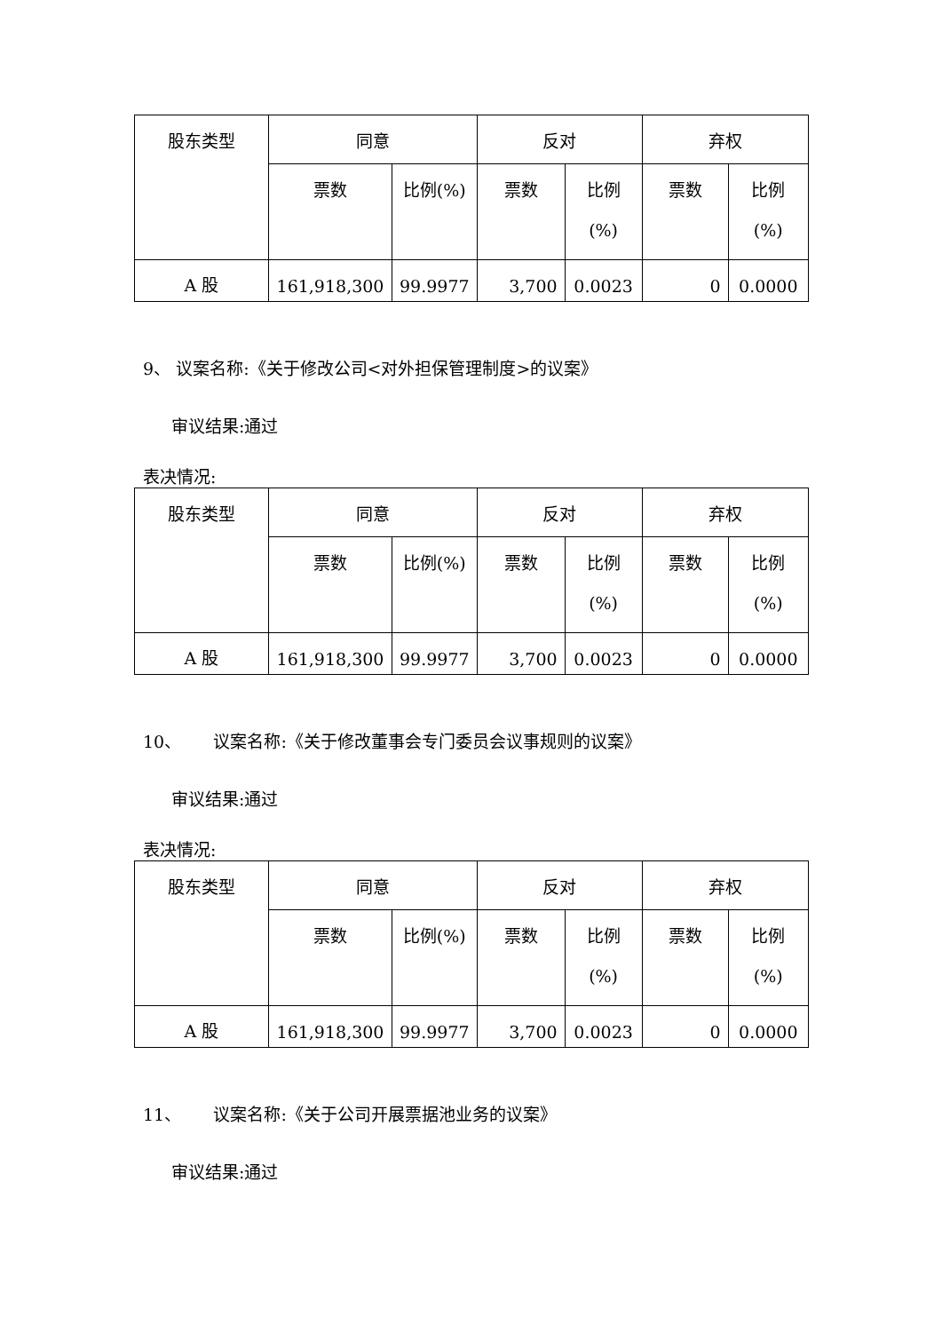| 股东类型 | 同意 | | 反对 | | 弃权 | |
| --- | --- | --- | --- | --- | --- | --- |
| | 票数 | 比例(%) | 票数 | 比例 (%) | 票数 | 比例 (%) |
| A 股 | 161,918,300 | 99.9977 | 3,700 | 0.0023 | 0 | 0.0000 |
9、 议案名称:《关于修改公司<对外担保管理制度>的议案》
审议结果:通过
表决情况:
| 股东类型 | 同意 | | 反对 | | 弃权 | |
| --- | --- | --- | --- | --- | --- | --- |
| | 票数 | 比例(%) | 票数 | 比例 (%) | 票数 | 比例 (%) |
| A 股 | 161,918,300 | 99.9977 | 3,700 | 0.0023 | 0 | 0.0000 |
10、 议案名称:《关于修改董事会专门委员会议事规则的议案》
审议结果:通过
表决情况:
| 股东类型 | 同意 | | 反对 | | 弃权 | |
| --- | --- | --- | --- | --- | --- | --- |
| | 票数 | 比例(%) | 票数 | 比例 (%) | 票数 | 比例 (%) |
| A 股 | 161,918,300 | 99.9977 | 3,700 | 0.0023 | 0 | 0.0000 |
11、 议案名称:《关于公司开展票据池业务的议案》
审议结果:通过